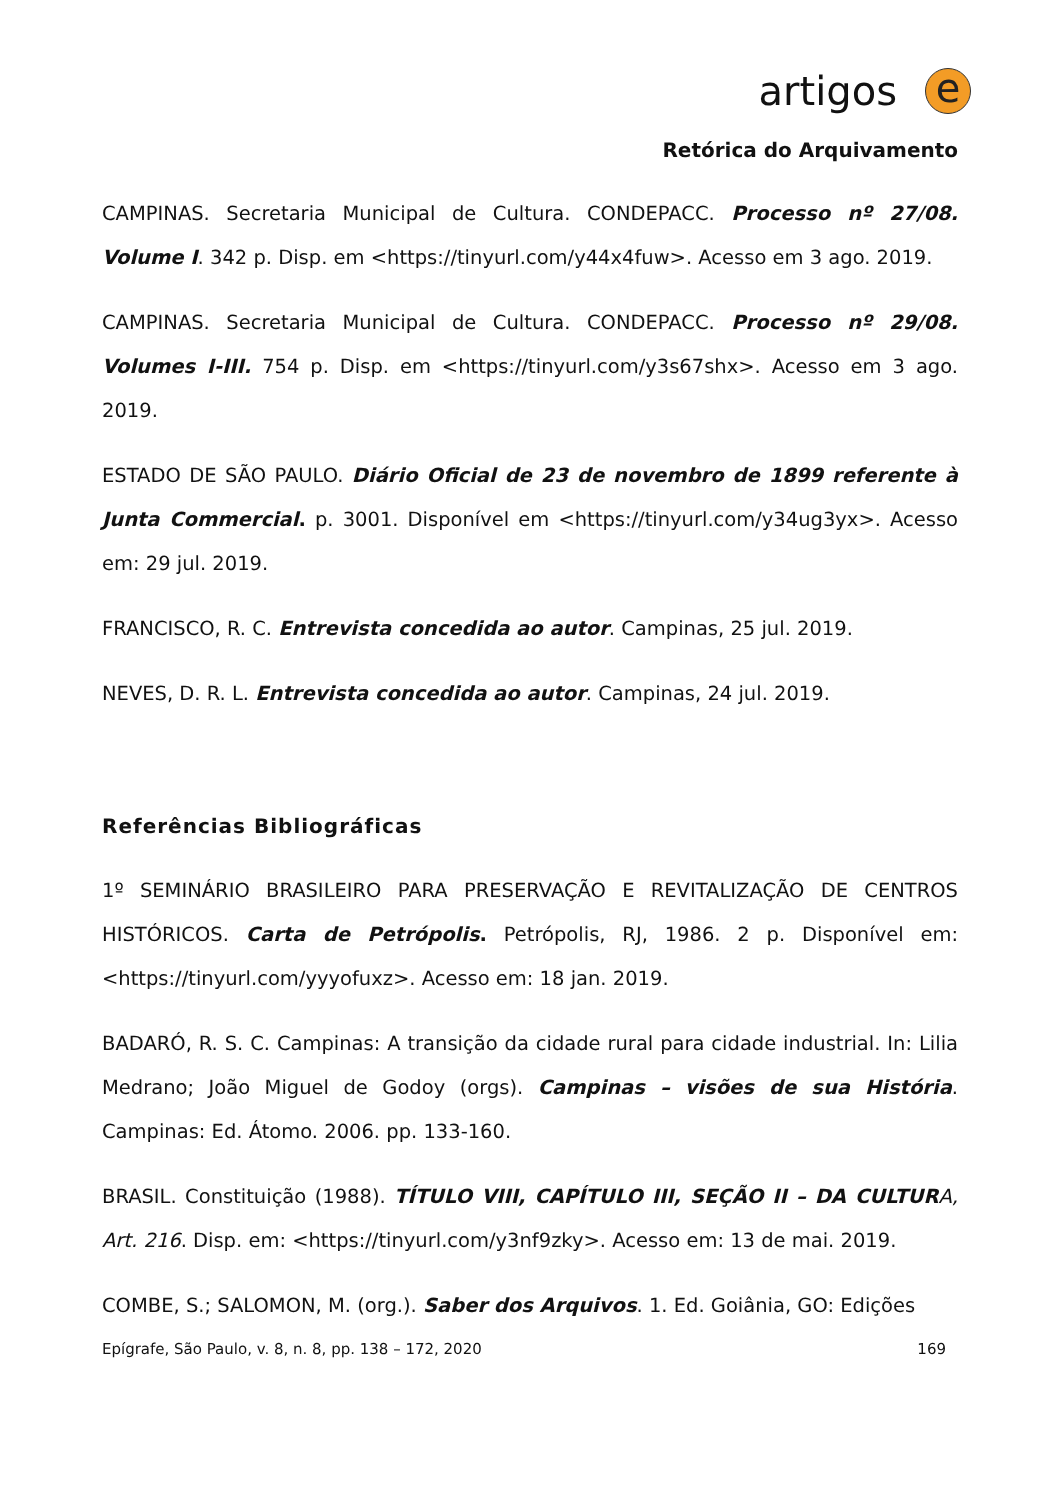artigos
e
Retórica do Arquivamento
CAMPINAS. Secretaria Municipal de Cultura. CONDEPACC. Processo nº 27/08. Volume I. 342 p. Disp. em <https://tinyurl.com/y44x4fuw>. Acesso em 3 ago. 2019.
CAMPINAS. Secretaria Municipal de Cultura. CONDEPACC. Processo nº 29/08. Volumes I-III. 754 p. Disp. em <https://tinyurl.com/y3s67shx>. Acesso em 3 ago. 2019.
ESTADO DE SÃO PAULO. Diário Oficial de 23 de novembro de 1899 referente à Junta Commercial. p. 3001. Disponível em <https://tinyurl.com/y34ug3yx>. Acesso em: 29 jul. 2019.
FRANCISCO, R. C. Entrevista concedida ao autor. Campinas, 25 jul. 2019.
NEVES, D. R. L. Entrevista concedida ao autor. Campinas, 24 jul. 2019.
Referências Bibliográficas
1º SEMINÁRIO BRASILEIRO PARA PRESERVAÇÃO E REVITALIZAÇÃO DE CENTROS HISTÓRICOS. Carta de Petrópolis. Petrópolis, RJ, 1986. 2 p. Disponível em: <https://tinyurl.com/yyyofuxz>. Acesso em: 18 jan. 2019.
BADARÓ, R. S. C. Campinas: A transição da cidade rural para cidade industrial. In: Lilia Medrano; João Miguel de Godoy (orgs). Campinas – visões de sua História. Campinas: Ed. Átomo. 2006. pp. 133-160.
BRASIL. Constituição (1988). TÍTULO VIII, CAPÍTULO III, SEÇÃO II – DA CULTUR A, Art. 216. Disp. em: <https://tinyurl.com/y3nf9zky>. Acesso em: 13 de mai. 2019.
COMBE, S.; SALOMON, M. (org.). Saber dos Arquivos. 1. Ed. Goiânia, GO: Edições
Epígrafe, São Paulo, v. 8, n. 8, pp. 138 – 172, 2020 169